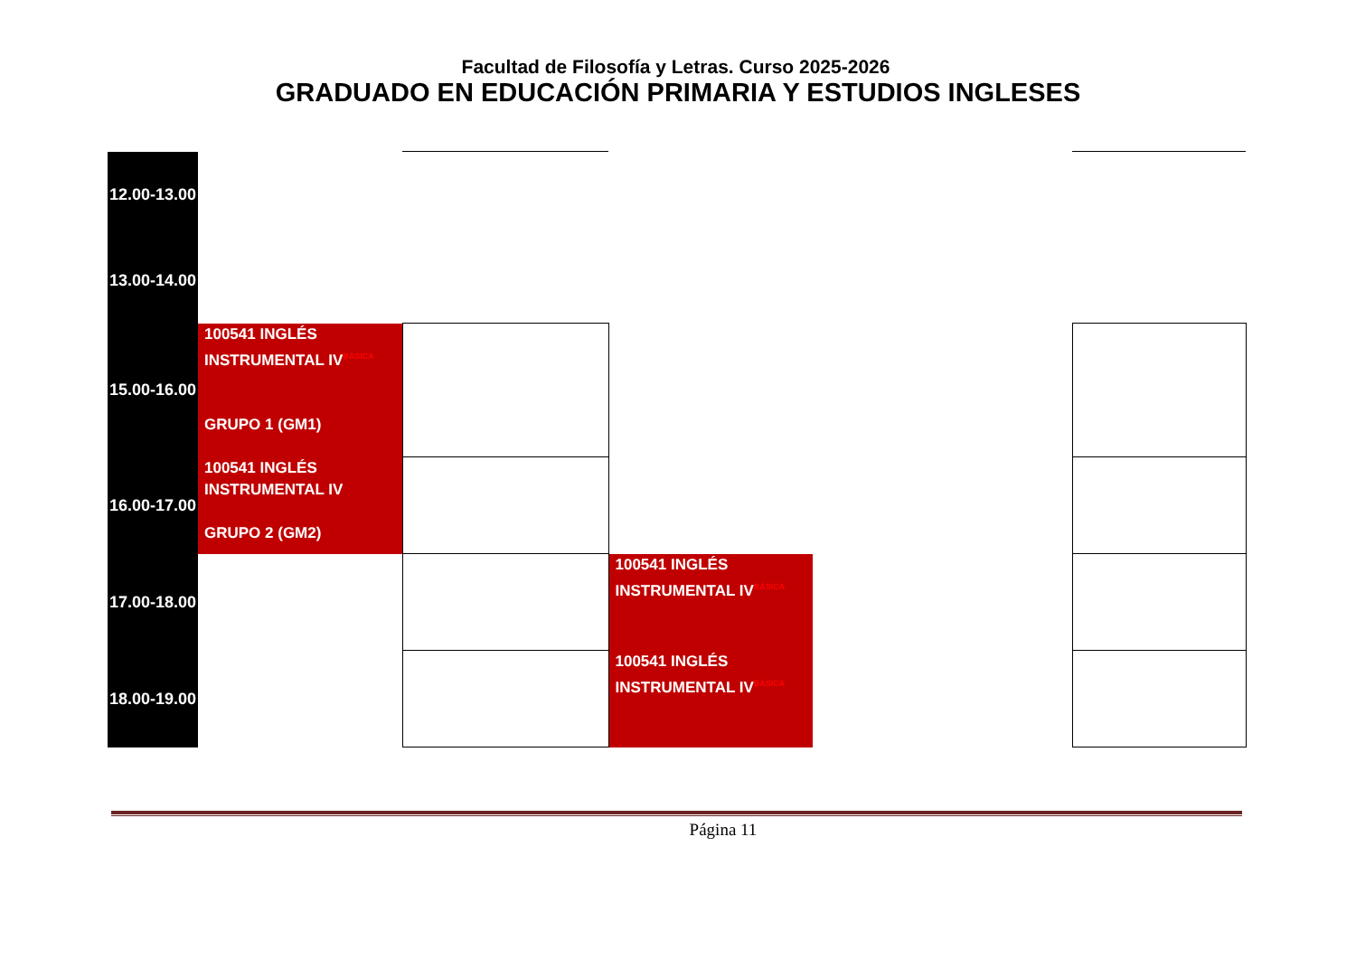Facultad de Filosofía y Letras. Curso 2025-2026
GRADUADO EN EDUCACIÓN PRIMARIA Y ESTUDIOS INGLESES
| 12.00-13.00 | | | | | |
| 13.00-14.00 | | | | | |
| 15.00-16.00 | 100541 INGLÉS INSTRUMENTAL IV<sup>BÁSICA</sup> GRUPO 1 (GM1) | | | | |
| 16.00-17.00 | 100541 INGLÉS INSTRUMENTAL IV GRUPO 2 (GM2) | | | | |
| 17.00-18.00 | | | 100541 INGLÉS INSTRUMENTAL IV<sup>BÁSICA</sup> | | |
| 18.00-19.00 | | | 100541 INGLÉS INSTRUMENTAL IV<sup>BÁSICA</sup> | | |
Página 11